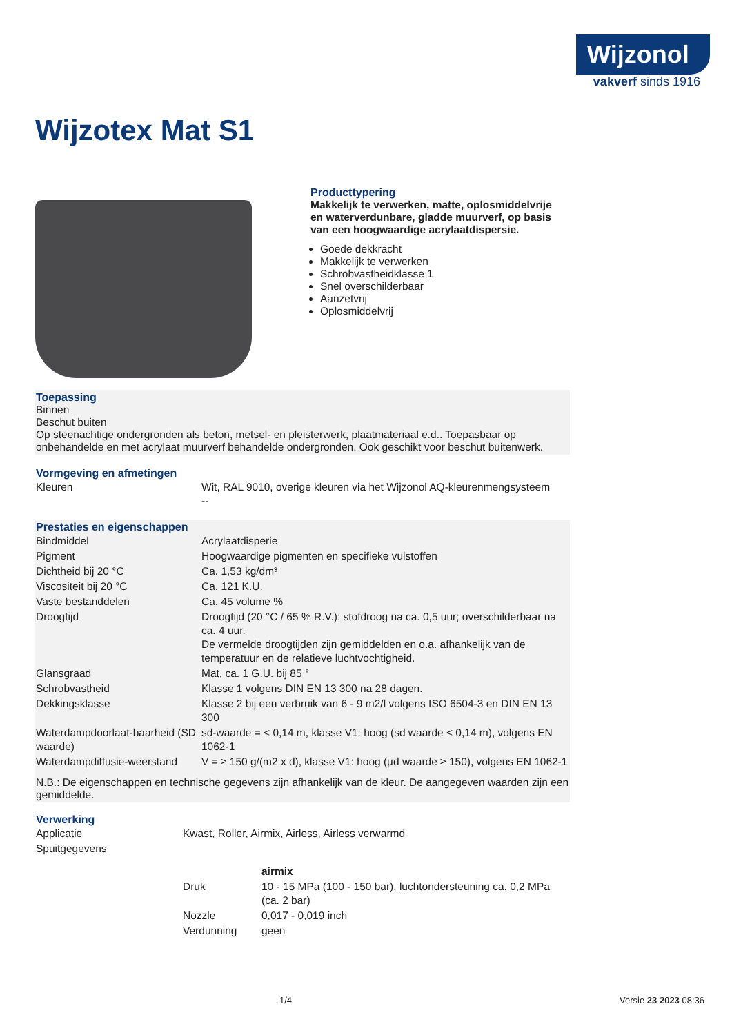Wijzonol
vakverf sinds 1916
Wijzotex Mat S1
Producttypering
Makkelijk te verwerken, matte, oplosmiddelvrije en waterverdunbare, gladde muurverf, op basis van een hoogwaardige acrylaatdispersie.
Goede dekkracht
Makkelijk te verwerken
Schrobvastheidklasse 1
Snel overschilderbaar
Aanzetvrij
Oplosmiddelvrij
Toepassing
Binnen
Beschut buiten
Op steenachtige ondergronden als beton, metsel- en pleisterwerk, plaatmateriaal e.d.. Toepasbaar op onbehandelde en met acrylaat muurverf behandelde ondergronden. Ook geschikt voor beschut buitenwerk.
Vormgeving en afmetingen
| Kleuren | Wit, RAL 9010, overige kleuren via het Wijzonol AQ-kleurenmengsysteem -- |
Prestaties en eigenschappen
| Bindmiddel | Acrylaatdisperie |
| Pigment | Hoogwaardige pigmenten en specifieke vulstoffen |
| Dichtheid bij 20 °C | Ca. 1,53 kg/dm³ |
| Viscositeit bij 20 °C | Ca. 121 K.U. |
| Vaste bestanddelen | Ca. 45 volume % |
| Droogtijd | Droogtijd (20 °C / 65 % R.V.): stofdroog na ca. 0,5 uur; overschilderbaar na ca. 4 uur. De vermelde droogtijden zijn gemiddelden en o.a. afhankelijk van de temperatuur en de relatieve luchtvochtigheid. |
| Glansgraad | Mat, ca. 1 G.U. bij 85 ° |
| Schrobvastheid | Klasse 1 volgens DIN EN 13 300 na 28 dagen. |
| Dekkingsklasse | Klasse 2 bij een verbruik van 6 - 9 m2/l volgens ISO 6504-3 en DIN EN 13 300 |
| Waterdampdoorlaat-baarheid (SD waarde) | sd-waarde = < 0,14 m, klasse V1: hoog (sd waarde < 0,14 m), volgens EN 1062-1 |
| Waterdampdiffusie-weerstand | V = ≥ 150 g/(m2 x d), klasse V1: hoog (µd waarde ≥ 150), volgens EN 1062-1 |
N.B.: De eigenschappen en technische gegevens zijn afhankelijk van de kleur. De aangegeven waarden zijn een gemiddelde.
Verwerking
| Applicatie | Kwast, Roller, Airmix, Airless, Airless verwarmd |
| Spuitgegevens | |
| | / / airmix / / Druk / 10 - 15 MPa (100 - 150 bar), luchtondersteuning ca. 0,2 MPa (ca. 2 bar) / / Nozzle / 0,017 - 0,019 inch / / Verdunning / geen / |
1/4 Versie 23 2023 08:36